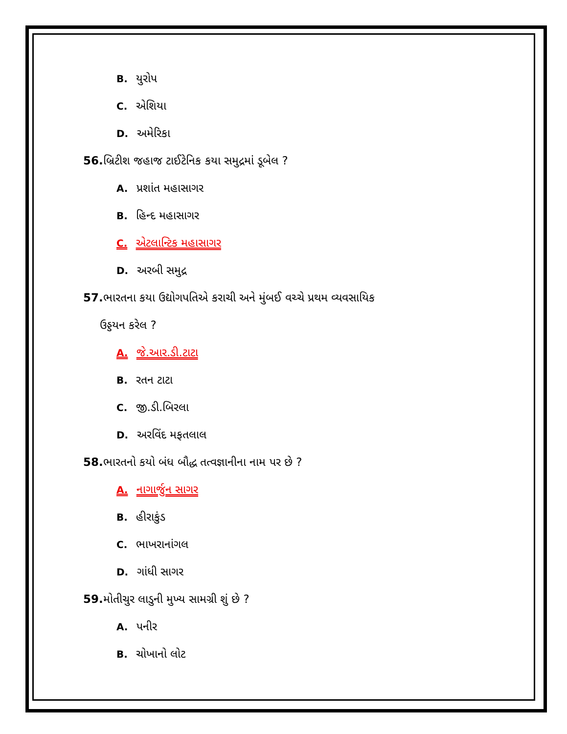B. યુરોપ
C. એશિયા
D. અમેરિકા
56. બ્રિટીશ જહાજ ટાઈટેનિક કયા સમુદ્રમાં ડૂબેલ ?
A. પ્રશાંત મહાસાગર
B. હિન્દ મહાસાગર
C. એટલાન્ટિક મહાસાગર
D. અરબી સમુદ્ર
57. ભારતના કયા ઉદ્યોગપતિએ કરાચી અને મુંબઈ વચ્ચે પ્રથમ વ્યવસાયિક
ઉડ્ડયન કરેલ ?
A. જે.આર.ડી.ટાટા
B. રતન ટાટા
C. જી.ડી.બિરલા
D. અરવિંદ મફતલાલ
58. ભારતનો કયો બંધ બૌદ્ધ તત્વજ્ઞાનીના નામ પર છે ?
A. નાગાર્જુન સાગર
B. હીરાકુંડ
C. ભાખરાનાંગલ
D. ગાંધી સાગર
59. મોતીચુર લાડુની મુખ્ય સામગ્રી શું છે ?
A. પનીર
B. ચોખાનો લોટ